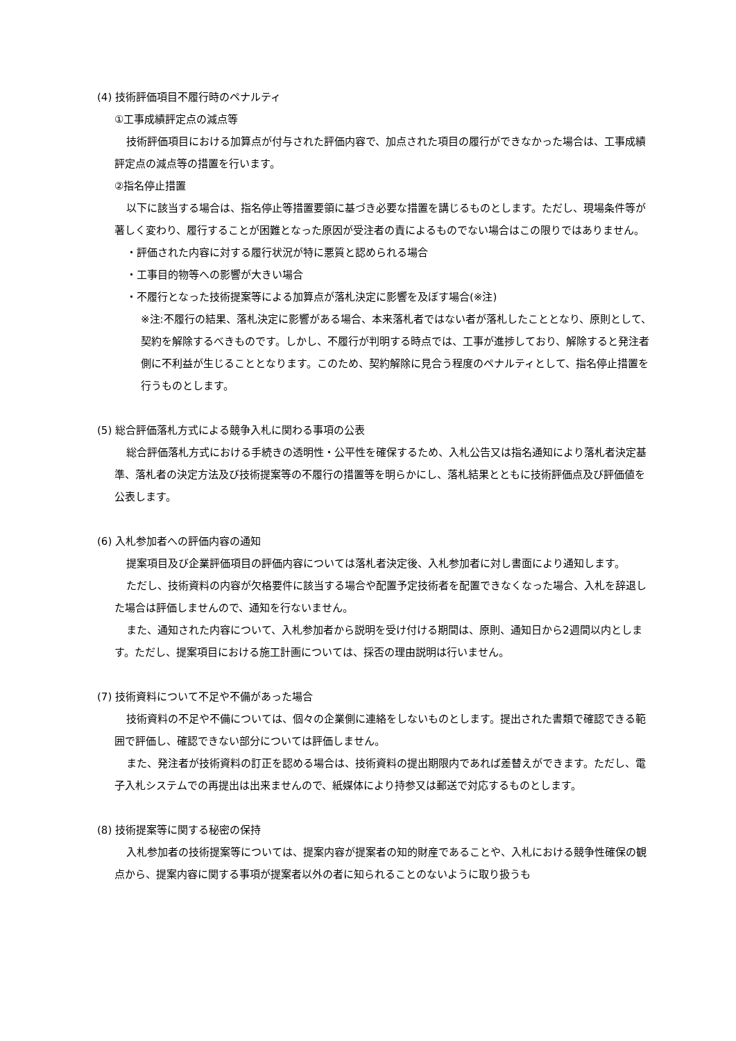(4) 技術評価項目不履行時のペナルティ
①工事成績評定点の減点等
技術評価項目における加算点が付与された評価内容で、加点された項目の履行ができなかった場合は、工事成績評定点の減点等の措置を行います。
②指名停止措置
以下に該当する場合は、指名停止等措置要領に基づき必要な措置を講じるものとします。ただし、現場条件等が著しく変わり、履行することが困難となった原因が受注者の責によるものでない場合はこの限りではありません。
・評価された内容に対する履行状況が特に悪質と認められる場合
・工事目的物等への影響が大きい場合
・不履行となった技術提案等による加算点が落札決定に影響を及ぼす場合(※注)
※注:不履行の結果、落札決定に影響がある場合、本来落札者ではない者が落札したこととなり、原則として、契約を解除するべきものです。しかし、不履行が判明する時点では、工事が進捗しており、解除すると発注者側に不利益が生じることとなります。このため、契約解除に見合う程度のペナルティとして、指名停止措置を行うものとします。
(5) 総合評価落札方式による競争入札に関わる事項の公表
総合評価落札方式における手続きの透明性・公平性を確保するため、入札公告又は指名通知により落札者決定基準、落札者の決定方法及び技術提案等の不履行の措置等を明らかにし、落札結果とともに技術評価点及び評価値を公表します。
(6) 入札参加者への評価内容の通知
提案項目及び企業評価項目の評価内容については落札者決定後、入札参加者に対し書面により通知します。
ただし、技術資料の内容が欠格要件に該当する場合や配置予定技術者を配置できなくなった場合、入札を辞退した場合は評価しませんので、通知を行ないません。
また、通知された内容について、入札参加者から説明を受け付ける期間は、原則、通知日から2週間以内とします。ただし、提案項目における施工計画については、採否の理由説明は行いません。
(7) 技術資料について不足や不備があった場合
技術資料の不足や不備については、個々の企業側に連絡をしないものとします。提出された書類で確認できる範囲で評価し、確認できない部分については評価しません。
また、発注者が技術資料の訂正を認める場合は、技術資料の提出期限内であれば差替えができます。ただし、電子入札システムでの再提出は出来ませんので、紙媒体により持参又は郵送で対応するものとします。
(8) 技術提案等に関する秘密の保持
入札参加者の技術提案等については、提案内容が提案者の知的財産であることや、入札における競争性確保の観点から、提案内容に関する事項が提案者以外の者に知られることのないように取り扱うも